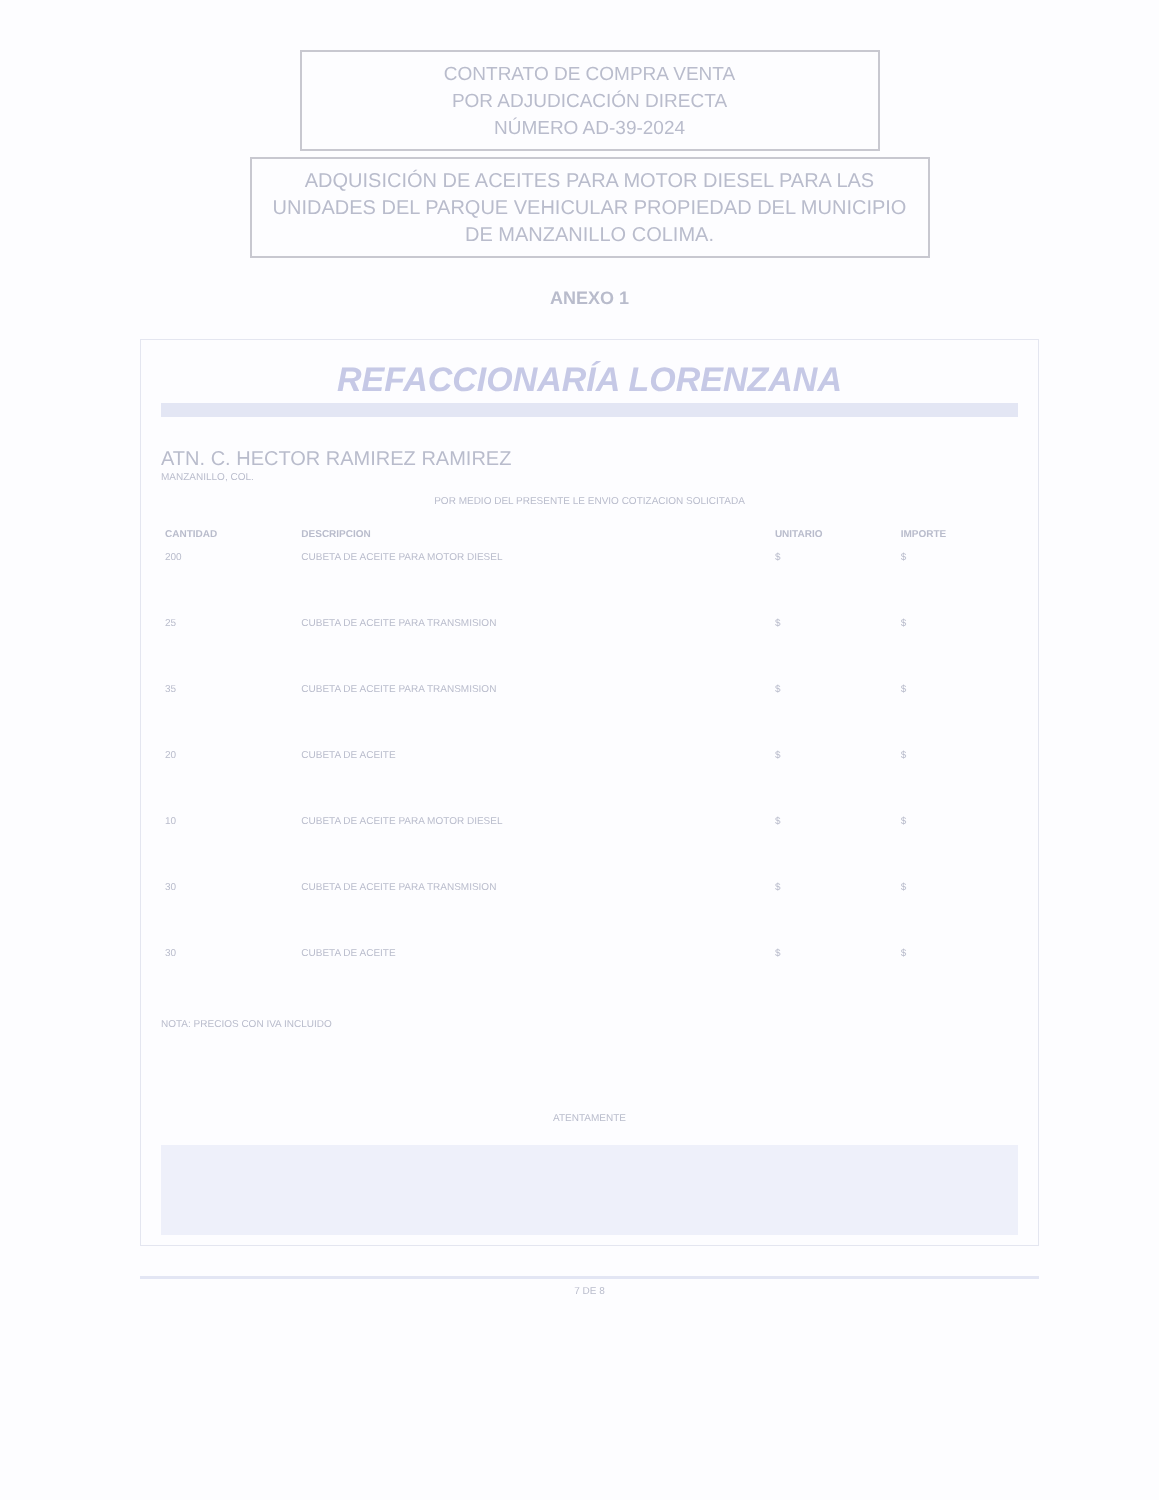CONTRATO DE COMPRA VENTA
POR ADJUDICACIÓN DIRECTA
NÚMERO AD-39-2024
ADQUISICIÓN DE ACEITES PARA MOTOR DIESEL PARA LAS UNIDADES DEL PARQUE VEHICULAR PROPIEDAD DEL MUNICIPIO DE MANZANILLO COLIMA.
ANEXO 1
REFACCIONARÍA LORENZANA
ATN. C. HECTOR RAMIREZ RAMIREZ
MANZANILLO, COL.
POR MEDIO DEL PRESENTE LE ENVIO COTIZACION SOLICITADA
| CANTIDAD | DESCRIPCION | UNITARIO | IMPORTE |
| --- | --- | --- | --- |
| 200 | CUBETA DE ACEITE PARA MOTOR DIESEL | $ | $ |
| 25 | CUBETA DE ACEITE PARA TRANSMISION | $ | $ |
| 35 | CUBETA DE ACEITE PARA TRANSMISION | $ | $ |
| 20 | CUBETA DE ACEITE | $ | $ |
| 10 | CUBETA DE ACEITE PARA MOTOR DIESEL | $ | $ |
| 30 | CUBETA DE ACEITE PARA TRANSMISION | $ | $ |
| 30 | CUBETA DE ACEITE | $ | $ |
NOTA: PRECIOS CON IVA INCLUIDO
ATENTAMENTE
7 DE 8